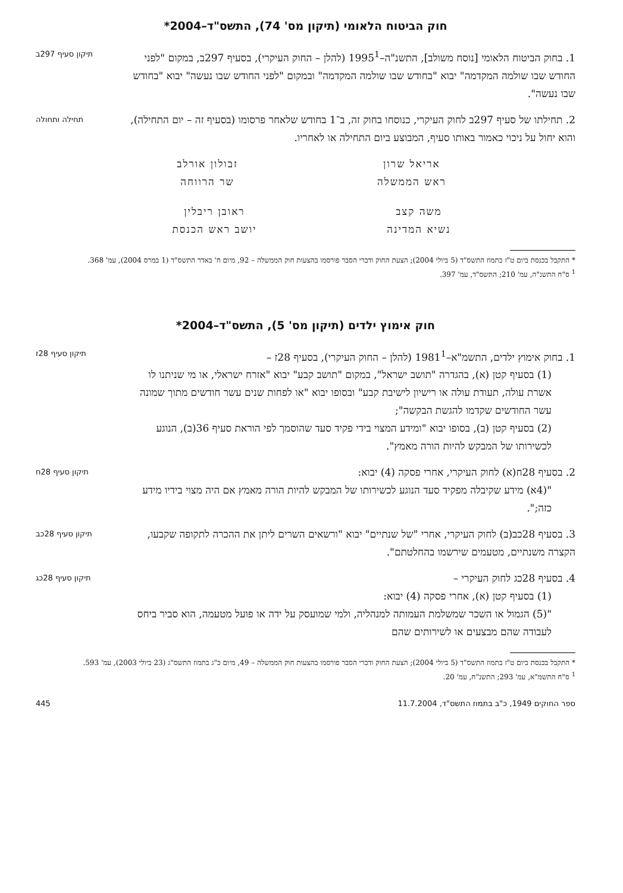חוק הביטוח הלאומי (תיקון מס' 74), התשס"ד–2004*
1. בחוק הביטוח הלאומי [נוסח משולב], התשנ"ה–1995<sup>1</sup> (להלן – החוק העיקרי), בסעיף 297ב, במקום "לפני החודש שבו שולמה המקדמה" יבוא "בחודש שבו שולמה המקדמה" ובמקום "לפני החודש שבו נעשה" יבוא "בחודש שבו נעשה".
תיקון סעיף 297ב
2. תחילתו של סעיף 297ב לחוק העיקרי, כנוסחו בחוק זה, ב־1 בחודש שלאחר פרסומו (בסעיף זה – יום התחילה), והוא יחול על ניכוי כאמור באותו סעיף, המבוצע ביום התחילה או לאחריו.
תחילה ותחולה
אריאל שרון
ראש הממשלה
זבולון אורלב
שר הרווחה
משה קצב
נשיא המדינה
ראובן ריבלין
יושב ראש הכנסת
* התקבל בכנסת ביום ט"ז בתמוז התשס"ד (5 ביולי 2004); הצעת החוק ודברי הסבר פורסמו בהצעות חוק הממשלה – 92, מיום ח' באדר התשס"ד (1 במרס 2004), עמ' 368.
<sup>1</sup> ס"ח התשנ"ה, עמ' 210; התשס"ד, עמ' 397.
חוק אימוץ ילדים (תיקון מס' 5), התשס"ד–2004*
1. בחוק אימוץ ילדים, התשמ"א–1981<sup>1</sup> (להלן – החוק העיקרי), בסעיף 28ז –
(1) בסעיף קטן (א), בהגדרה "תושב ישראל", במקום "תושב קבע" יבוא "אזרח ישראלי, או מי שניתנו לו אשרת עולה, תעודת עולה או רישיון לישיבת קבע" ובסופו יבוא "או לפחות שנים עשר חודשים מתוך שמונה עשר החודשים שקדמו להגשת הבקשה";
(2) בסעיף קטן (ב), בסופו יבוא "ומידע המצוי בידי פקיד סעד שהוסמך לפי הוראת סעיף 36(ב), הנוגע לכשירותו של המבקש להיות הורה מאמץ".
תיקון סעיף 28ז
2. בסעיף 28ח(א) לחוק העיקרי, אחרי פסקה (4) יבוא:
"(4א) מידע שקיבלה מפקיד סעד הנוגע לכשירותו של המבקש להיות הורה מאמץ אם היה מצוי בידיו מידע כזה;".
תיקון סעיף 28ח
3. בסעיף 28כב(ב) לחוק העיקרי, אחרי "של שנתיים" יבוא "ורשאים השרים ליתן את ההכרה לתקופה שקבעו, הקצרה משנתיים, מטעמים שירשמו בהחלטתם".
תיקון סעיף 28כב
4. בסעיף 28כג לחוק העיקרי –
(1) בסעיף קטן (א), אחרי פסקה (4) יבוא:
"(5) הגמול או השכר שמשלמת העמותה למנהליה, ולמי שמועסק על ידה או פועל מטעמה, הוא סביר ביחס לעבודה שהם מבצעים או לשירותים שהם
תיקון סעיף 28כג
* התקבל בכנסת ביום ט"ז בתמוז התשס"ד (5 ביולי 2004); הצעת החוק ודברי הסבר פורסמו בהצעות חוק הממשלה – 49, מיום כ"ג בתמוז התשס"ג (23 ביולי 2003), עמ' 593.
<sup>1</sup> ס"ח התשמ"א, עמ' 293; התשנ"ח, עמ' 20.
ספר החוקים 1949, כ"ב בתמוז התשס"ד, 11.7.2004 445